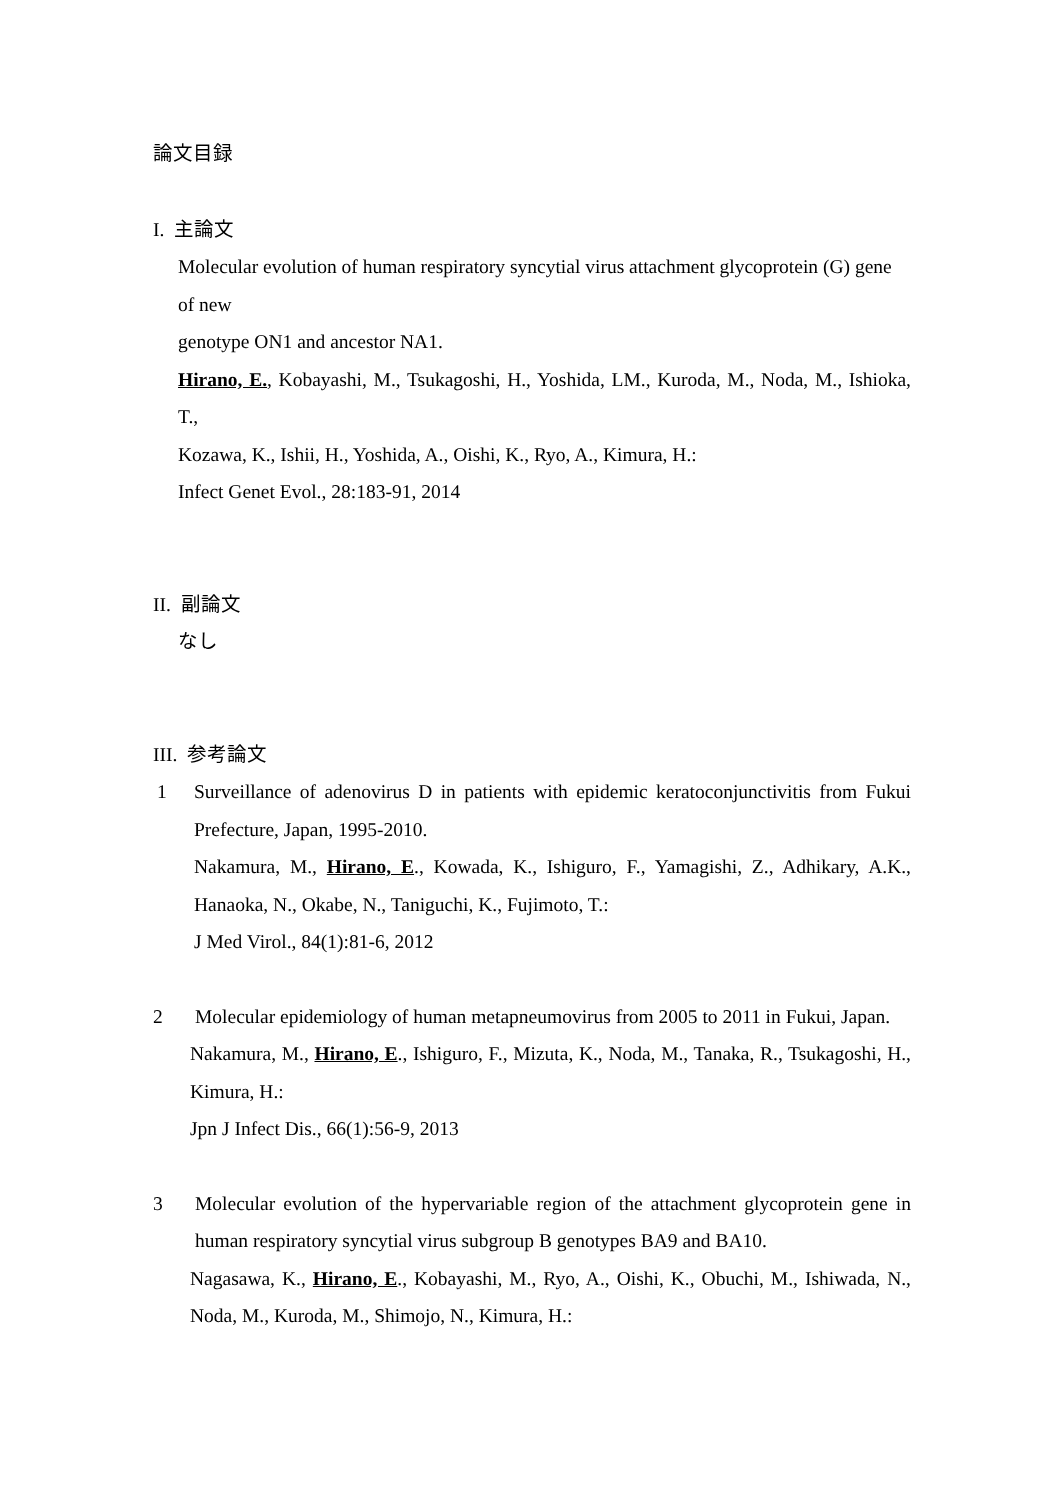論文目録
I. 主論文
Molecular evolution of human respiratory syncytial virus attachment glycoprotein (G) gene of new
genotype ON1 and ancestor NA1.
Hirano, E., Kobayashi, M., Tsukagoshi, H., Yoshida, LM., Kuroda, M., Noda, M., Ishioka, T.,
Kozawa, K., Ishii, H., Yoshida, A., Oishi, K., Ryo, A., Kimura, H.:
Infect Genet Evol., 28:183-91, 2014
II. 副論文
なし
III. 参考論文
1 Surveillance of adenovirus D in patients with epidemic keratoconjunctivitis from Fukui Prefecture, Japan, 1995-2010.
Nakamura, M., Hirano, E., Kowada, K., Ishiguro, F., Yamagishi, Z., Adhikary, A.K., Hanaoka, N., Okabe, N., Taniguchi, K., Fujimoto, T.:
J Med Virol., 84(1):81-6, 2012
2 Molecular epidemiology of human metapneumovirus from 2005 to 2011 in Fukui, Japan.
Nakamura, M., Hirano, E., Ishiguro, F., Mizuta, K., Noda, M., Tanaka, R., Tsukagoshi, H., Kimura, H.:
Jpn J Infect Dis., 66(1):56-9, 2013
3 Molecular evolution of the hypervariable region of the attachment glycoprotein gene in human respiratory syncytial virus subgroup B genotypes BA9 and BA10.
Nagasawa, K., Hirano, E., Kobayashi, M., Ryo, A., Oishi, K., Obuchi, M., Ishiwada, N., Noda, M., Kuroda, M., Shimojo, N., Kimura, H.: